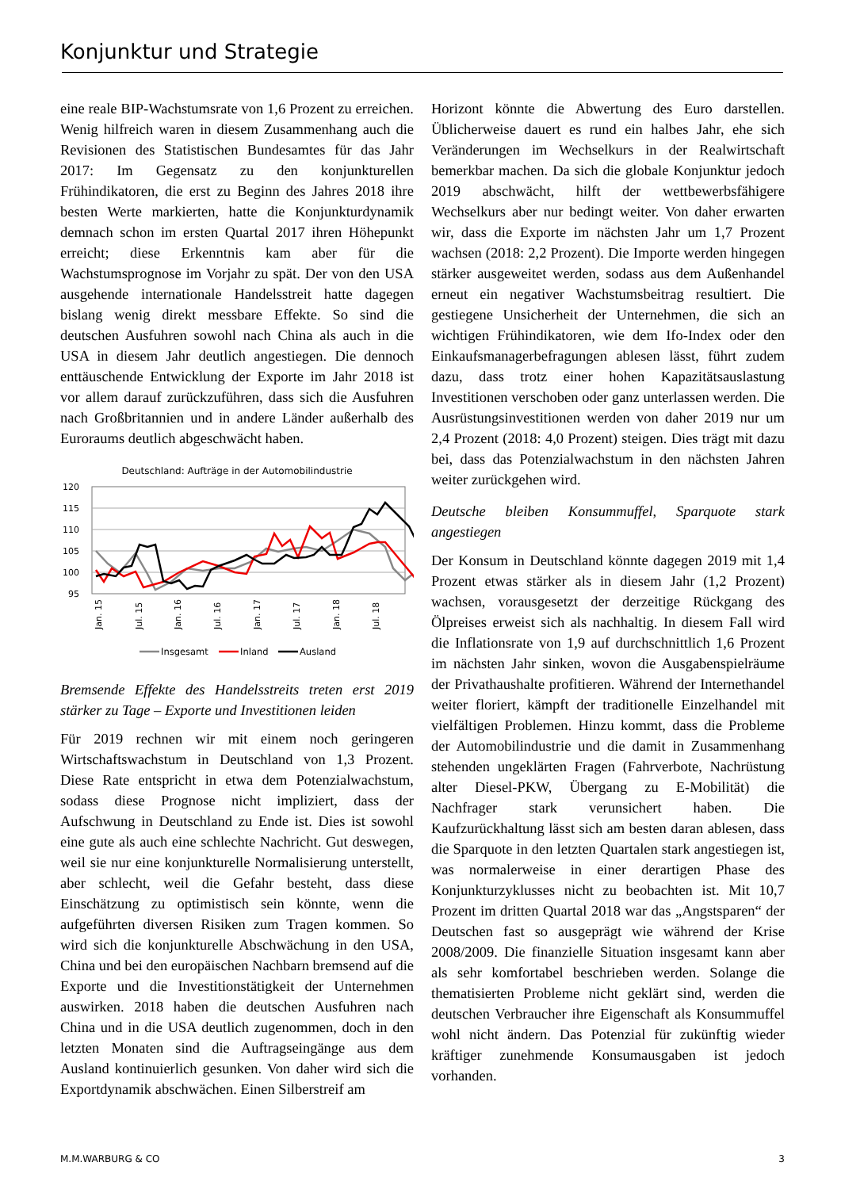Konjunktur und Strategie
eine reale BIP-Wachstumsrate von 1,6 Prozent zu erreichen. Wenig hilfreich waren in diesem Zusammenhang auch die Revisionen des Statistischen Bundesamtes für das Jahr 2017: Im Gegensatz zu den konjunkturellen Frühindikatoren, die erst zu Beginn des Jahres 2018 ihre besten Werte markierten, hatte die Konjunkturdynamik demnach schon im ersten Quartal 2017 ihren Höhepunkt erreicht; diese Erkenntnis kam aber für die Wachstumsprognose im Vorjahr zu spät. Der von den USA ausgehende internationale Handelsstreit hatte dagegen bislang wenig direkt messbare Effekte. So sind die deutschen Ausfuhren sowohl nach China als auch in die USA in diesem Jahr deutlich angestiegen. Die dennoch enttäuschende Entwicklung der Exporte im Jahr 2018 ist vor allem darauf zurückzuführen, dass sich die Ausfuhren nach Großbritannien und in andere Länder außerhalb des Euroraums deutlich abgeschwächt haben.
Deutschland: Aufträge in der Automobilindustrie
120
115
110
105
100
95
Jan. 15
Jul. 15
Jan. 16
Jul. 16
Jan. 17
Jul. 17
Jan. 18
Jul. 18
Insgesamt
Inland
Ausland
Bremsende Effekte des Handelsstreits treten erst 2019 stärker zu Tage – Exporte und Investitionen leiden
Für 2019 rechnen wir mit einem noch geringeren Wirtschaftswachstum in Deutschland von 1,3 Prozent. Diese Rate entspricht in etwa dem Potenzialwachstum, sodass diese Prognose nicht impliziert, dass der Aufschwung in Deutschland zu Ende ist. Dies ist sowohl eine gute als auch eine schlechte Nachricht. Gut deswegen, weil sie nur eine konjunkturelle Normalisierung unterstellt, aber schlecht, weil die Gefahr besteht, dass diese Einschätzung zu optimistisch sein könnte, wenn die aufgeführten diversen Risiken zum Tragen kommen. So wird sich die konjunkturelle Abschwächung in den USA, China und bei den europäischen Nachbarn bremsend auf die Exporte und die Investitionstätigkeit der Unternehmen auswirken. 2018 haben die deutschen Ausfuhren nach China und in die USA deutlich zugenommen, doch in den letzten Monaten sind die Auftragseingänge aus dem Ausland kontinuierlich gesunken. Von daher wird sich die Exportdynamik abschwächen. Einen Silberstreif am
Horizont könnte die Abwertung des Euro darstellen. Üblicherweise dauert es rund ein halbes Jahr, ehe sich Veränderungen im Wechselkurs in der Realwirtschaft bemerkbar machen. Da sich die globale Konjunktur jedoch 2019 abschwächt, hilft der wettbewerbsfähigere Wechselkurs aber nur bedingt weiter. Von daher erwarten wir, dass die Exporte im nächsten Jahr um 1,7 Prozent wachsen (2018: 2,2 Prozent). Die Importe werden hingegen stärker ausgeweitet werden, sodass aus dem Außenhandel erneut ein negativer Wachstumsbeitrag resultiert. Die gestiegene Unsicherheit der Unternehmen, die sich an wichtigen Frühindikatoren, wie dem Ifo-Index oder den Einkaufsmanagerbefragungen ablesen lässt, führt zudem dazu, dass trotz einer hohen Kapazitätsauslastung Investitionen verschoben oder ganz unterlassen werden. Die Ausrüstungsinvestitionen werden von daher 2019 nur um 2,4 Prozent (2018: 4,0 Prozent) steigen. Dies trägt mit dazu bei, dass das Potenzialwachstum in den nächsten Jahren weiter zurückgehen wird.
Deutsche bleiben Konsummuffel, Sparquote stark angestiegen
Der Konsum in Deutschland könnte dagegen 2019 mit 1,4 Prozent etwas stärker als in diesem Jahr (1,2 Prozent) wachsen, vorausgesetzt der derzeitige Rückgang des Ölpreises erweist sich als nachhaltig. In diesem Fall wird die Inflationsrate von 1,9 auf durchschnittlich 1,6 Prozent im nächsten Jahr sinken, wovon die Ausgabenspielräume der Privathaushalte profitieren. Während der Internethandel weiter floriert, kämpft der traditionelle Einzelhandel mit vielfältigen Problemen. Hinzu kommt, dass die Probleme der Automobilindustrie und die damit in Zusammenhang stehenden ungeklärten Fragen (Fahrverbote, Nachrüstung alter Diesel-PKW, Übergang zu E-Mobilität) die Nachfrager stark verunsichert haben. Die Kaufzurückhaltung lässt sich am besten daran ablesen, dass die Sparquote in den letzten Quartalen stark angestiegen ist, was normalerweise in einer derartigen Phase des Konjunkturzyklusses nicht zu beobachten ist. Mit 10,7 Prozent im dritten Quartal 2018 war das „Angstsparen“ der Deutschen fast so ausgeprägt wie während der Krise 2008/2009. Die finanzielle Situation insgesamt kann aber als sehr komfortabel beschrieben werden. Solange die thematisierten Probleme nicht geklärt sind, werden die deutschen Verbraucher ihre Eigenschaft als Konsummuffel wohl nicht ändern. Das Potenzial für zukünftig wieder kräftiger zunehmende Konsumausgaben ist jedoch vorhanden.
M.M.WARBURG & CO 3